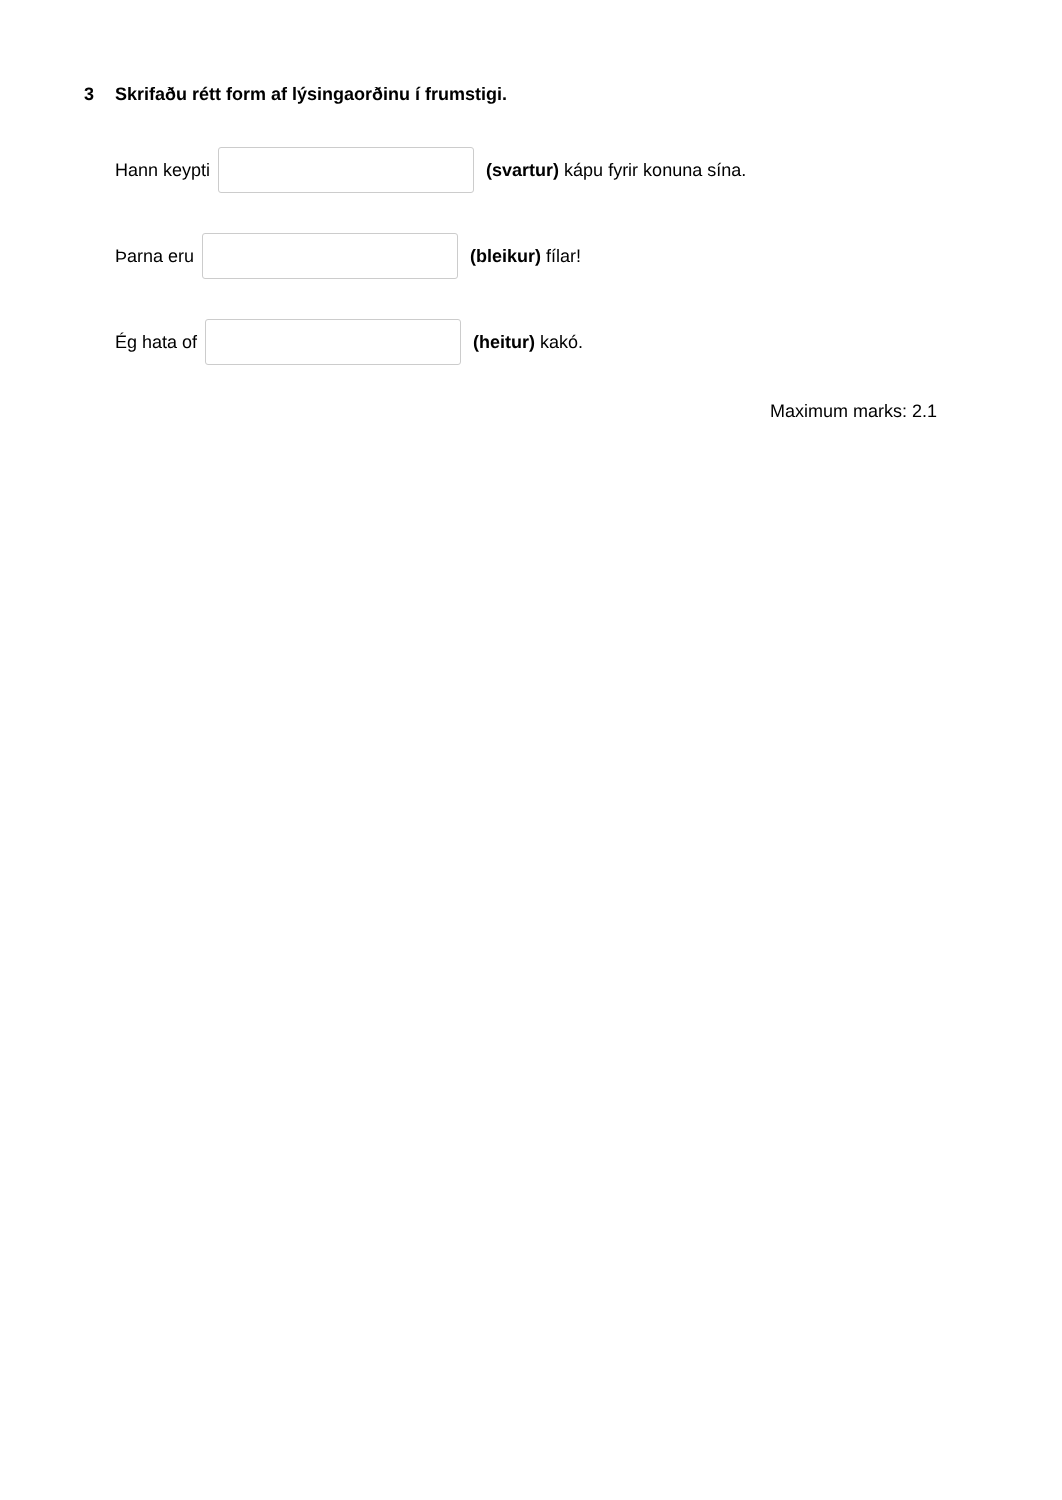3 Skrifaðu rétt form af lýsingaorðinu í frumstigi.
Hann keypti (svartur) kápu fyrir konuna sína.
Þarna eru (bleikur) fílar!
Ég hata of (heitur) kakó.
Maximum marks: 2.1